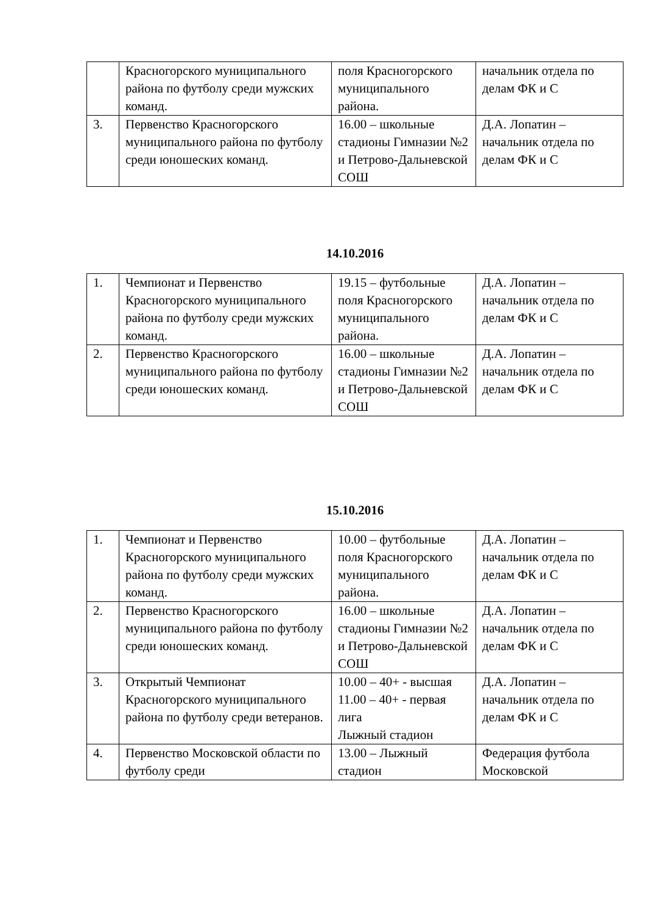| | Красногорского муниципального района по футболу среди мужских команд. | поля Красногорского муниципального района. | начальник отдела по делам ФК и С |
| 3. | Первенство Красногорского муниципального района по футболу среди юношеских команд. | 16.00 – школьные стадионы Гимназии №2 и Петрово-Дальневской СОШ | Д.А. Лопатин – начальник отдела по делам ФК и С |
14.10.2016
| 1. | Чемпионат и Первенство Красногорского муниципального района по футболу среди мужских команд. | 19.15 – футбольные поля Красногорского муниципального района. | Д.А. Лопатин – начальник отдела по делам ФК и С |
| 2. | Первенство Красногорского муниципального района по футболу среди юношеских команд. | 16.00 – школьные стадионы Гимназии №2 и Петрово-Дальневской СОШ | Д.А. Лопатин – начальник отдела по делам ФК и С |
15.10.2016
| 1. | Чемпионат и Первенство Красногорского муниципального района по футболу среди мужских команд. | 10.00 – футбольные поля Красногорского муниципального района. | Д.А. Лопатин – начальник отдела по делам ФК и С |
| 2. | Первенство Красногорского муниципального района по футболу среди юношеских команд. | 16.00 – школьные стадионы Гимназии №2 и Петрово-Дальневской СОШ | Д.А. Лопатин – начальник отдела по делам ФК и С |
| 3. | Открытый Чемпионат Красногорского муниципального района по футболу среди ветеранов. | 10.00 – 40+ - высшая 11.00 – 40+ - первая лига Лыжный стадион | Д.А. Лопатин – начальник отдела по делам ФК и С |
| 4. | Первенство Московской области по футболу среди | 13.00 – Лыжный стадион | Федерация футбола Московской |